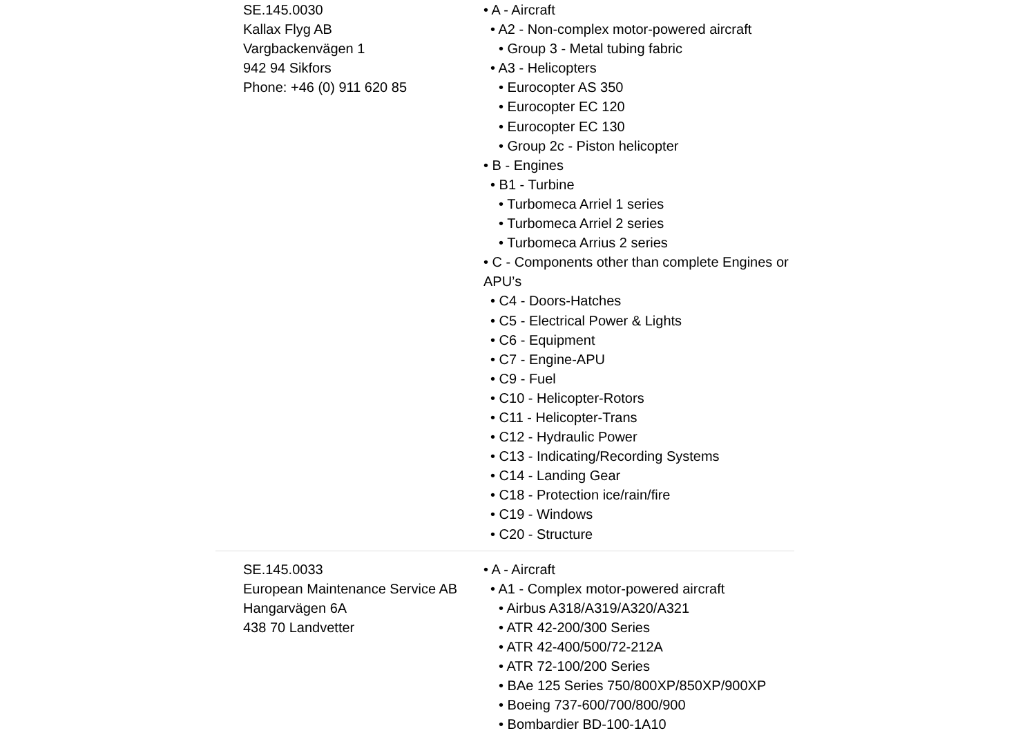| SE.145.0030 Kallax Flyg AB Vargbackenvägen 1 942 94 Sikfors Phone: +46 (0) 911 620 85 | • A - Aircraft • A2 - Non-complex motor-powered aircraft • Group 3 - Metal tubing fabric • A3 - Helicopters • Eurocopter AS 350 • Eurocopter EC 120 • Eurocopter EC 130 • Group 2c - Piston helicopter • B - Engines • B1 - Turbine • Turbomeca Arriel 1 series • Turbomeca Arriel 2 series • Turbomeca Arrius 2 series • C - Components other than complete Engines or APU’s • C4 - Doors-Hatches • C5 - Electrical Power & Lights • C6 - Equipment • C7 - Engine-APU • C9 - Fuel • C10 - Helicopter-Rotors • C11 - Helicopter-Trans • C12 - Hydraulic Power • C13 - Indicating/Recording Systems • C14 - Landing Gear • C18 - Protection ice/rain/fire • C19 - Windows • C20 - Structure |
| SE.145.0033 European Maintenance Service AB Hangarvägen 6A 438 70 Landvetter | • A - Aircraft • A1 - Complex motor-powered aircraft • Airbus A318/A319/A320/A321 • ATR 42-200/300 Series • ATR 42-400/500/72-212A • ATR 72-100/200 Series • BAe 125 Series 750/800XP/850XP/900XP • Boeing 737-600/700/800/900 • Bombardier BD-100-1A10 |